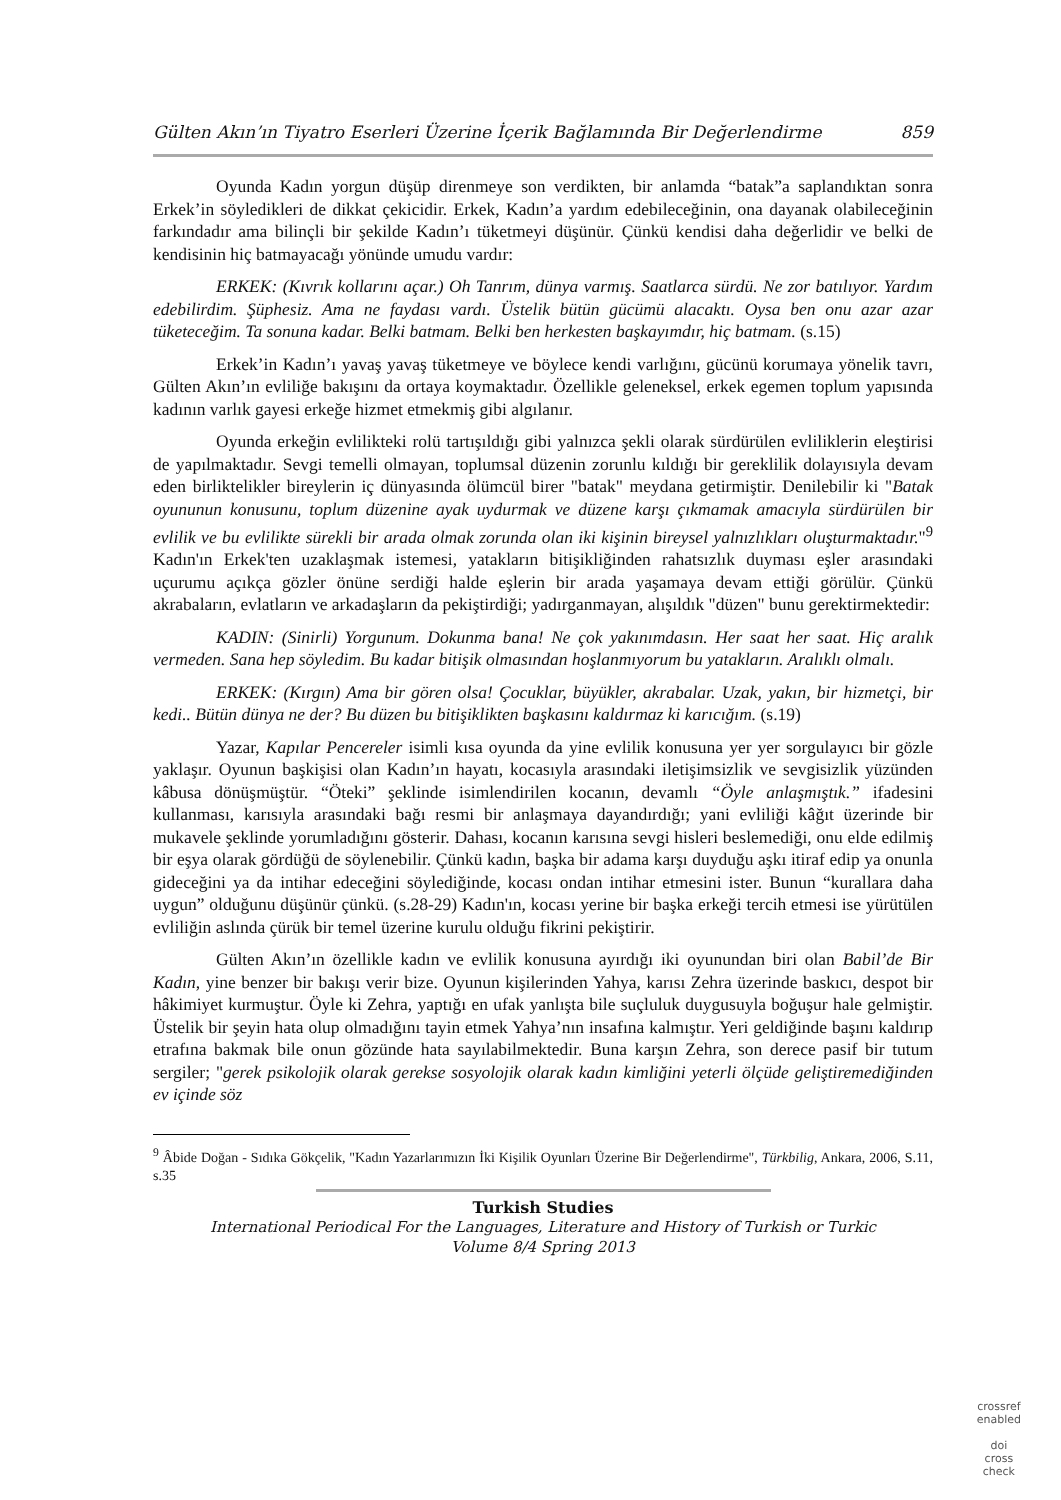Gülten Akın’ın Tiyatro Eserleri Üzerine İçerik Bağlamında Bir Değerlendirme 859
Oyunda Kadın yorgun düşüp direnmeye son verdikten, bir anlamda “batak”a saplandıktan sonra Erkek’in söyledikleri de dikkat çekicidir. Erkek, Kadın’a yardım edebileceğinin, ona dayanak olabileceğinin farkındadır ama bilinçli bir şekilde Kadın’ı tüketmeyi düşünür. Çünkü kendisi daha değerlidir ve belki de kendisinin hiç batmayacağı yönünde umudu vardır:
ERKEK: (Kıvrık kollarını açar.) Oh Tanrım, dünya varmış. Saatlarca sürdü. Ne zor batılıyor. Yardım edebilirdim. Şüphesiz. Ama ne faydası vardı. Üstelik bütün gücümü alacaktı. Oysa ben onu azar azar tüketeceğim. Ta sonuna kadar. Belki batmam. Belki ben herkesten başkayımdır, hiç batmam. (s.15)
Erkek’in Kadın’ı yavaş yavaş tüketmeye ve böylece kendi varlığını, gücünü korumaya yönelik tavrı, Gülten Akın’ın evliliğe bakışını da ortaya koymaktadır. Özellikle geleneksel, erkek egemen toplum yapısında kadının varlık gayesi erkeğe hizmet etmekmiş gibi algılanır.
Oyunda erkeğin evlilikteki rolü tartışıldığı gibi yalnızca şekli olarak sürdürülen evliliklerin eleştirisi de yapılmaktadır. Sevgi temelli olmayan, toplumsal düzenin zorunlu kıldığı bir gereklilik dolayısıyla devam eden birliktelikler bireylerin iç dünyasında ölümcül birer "batak" meydana getirmiştir. Denilebilir ki "Batak oyununun konusunu, toplum düzenine ayak uydurmak ve düzene karşı çıkmamak amacıyla sürdürülen bir evlilik ve bu evlilikte sürekli bir arada olmak zorunda olan iki kişinin bireysel yalnızlıkları oluşturmaktadır."<sup>9</sup> Kadın'ın Erkek'ten uzaklaşmak istemesi, yatakların bitişikliğinden rahatsızlık duyması eşler arasındaki uçurumu açıkça gözler önüne serdiği halde eşlerin bir arada yaşamaya devam ettiği görülür. Çünkü akrabaların, evlatların ve arkadaşların da pekiştirdiği; yadırganmayan, alışıldık "düzen" bunu gerektirmektedir:
KADIN: (Sinirli) Yorgunum. Dokunma bana! Ne çok yakınımdasın. Her saat her saat. Hiç aralık vermeden. Sana hep söyledim. Bu kadar bitişik olmasından hoşlanmıyorum bu yatakların. Aralıklı olmalı.
ERKEK: (Kırgın) Ama bir gören olsa! Çocuklar, büyükler, akrabalar. Uzak, yakın, bir hizmetçi, bir kedi.. Bütün dünya ne der? Bu düzen bu bitişiklikten başkasını kaldırmaz ki karıcığım. (s.19)
Yazar, Kapılar Pencereler isimli kısa oyunda da yine evlilik konusuna yer yer sorgulayıcı bir gözle yaklaşır. Oyunun başkişisi olan Kadın’ın hayatı, kocasıyla arasındaki iletişimsizlik ve sevgisizlik yüzünden kâbusa dönüşmüştür. “Öteki” şeklinde isimlendirilen kocanın, devamlı “Öyle anlaşmıştık.” ifadesini kullanması, karısıyla arasındaki bağı resmi bir anlaşmaya dayandırdığı; yani evliliği kâğıt üzerinde bir mukavele şeklinde yorumladığını gösterir. Dahası, kocanın karısına sevgi hisleri beslemediği, onu elde edilmiş bir eşya olarak gördüğü de söylenebilir. Çünkü kadın, başka bir adama karşı duyduğu aşkı itiraf edip ya onunla gideceğini ya da intihar edeceğini söylediğinde, kocası ondan intihar etmesini ister. Bunun “kurallara daha uygun” olduğunu düşünür çünkü. (s.28-29) Kadın'ın, kocası yerine bir başka erkeği tercih etmesi ise yürütülen evliliğin aslında çürük bir temel üzerine kurulu olduğu fikrini pekiştirir.
Gülten Akın’ın özellikle kadın ve evlilik konusuna ayırdığı iki oyunundan biri olan Babil’de Bir Kadın, yine benzer bir bakışı verir bize. Oyunun kişilerinden Yahya, karısı Zehra üzerinde baskıcı, despot bir hâkimiyet kurmuştur. Öyle ki Zehra, yaptığı en ufak yanlışta bile suçluluk duygusuyla boğuşur hale gelmiştir. Üstelik bir şeyin hata olup olmadığını tayin etmek Yahya’nın insafına kalmıştır. Yeri geldiğinde başını kaldırıp etrafına bakmak bile onun gözünde hata sayılabilmektedir. Buna karşın Zehra, son derece pasif bir tutum sergiler; "gerek psikolojik olarak gerekse sosyolojik olarak kadın kimliğini yeterli ölçüde geliştiremediğinden ev içinde söz
<sup>9</sup> Âbide Doğan - Sıdıka Gökçelik, "Kadın Yazarlarımızın İki Kişilik Oyunları Üzerine Bir Değerlendirme", Türkbilig, Ankara, 2006, S.11, s.35
Turkish Studies
International Periodical For the Languages, Literature and History of Turkish or Turkic
Volume 8/4 Spring 2013
crossref
enabled
doi
cross
check